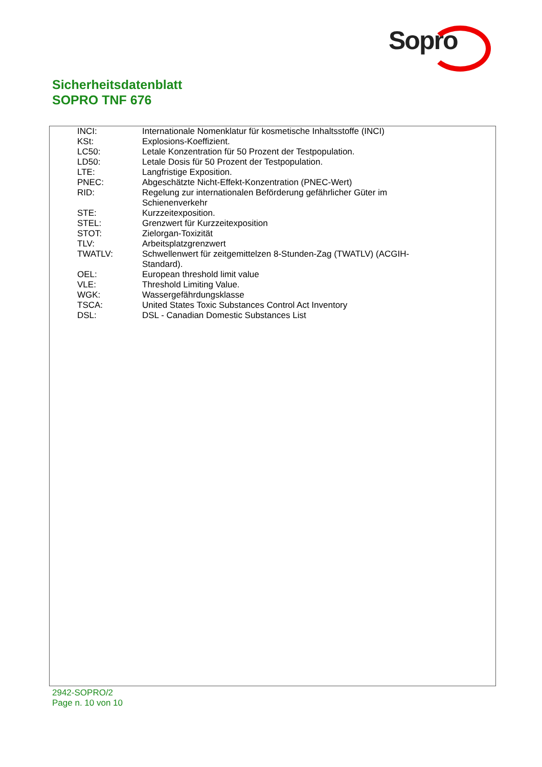Sopro
Sicherheitsdatenblatt
SOPRO TNF 676
| INCI: | Internationale Nomenklatur für kosmetische Inhaltsstoffe (INCI) |
| KSt: | Explosions-Koeffizient. |
| LC50: | Letale Konzentration für 50 Prozent der Testpopulation. |
| LD50: | Letale Dosis für 50 Prozent der Testpopulation. |
| LTE: | Langfristige Exposition. |
| PNEC: | Abgeschätzte Nicht-Effekt-Konzentration (PNEC-Wert) |
| RID: | Regelung zur internationalen Beförderung gefährlicher Güter im Schienenverkehr |
| STE: | Kurzzeitexposition. |
| STEL: | Grenzwert für Kurzzeitexposition |
| STOT: | Zielorgan-Toxizität |
| TLV: | Arbeitsplatzgrenzwert |
| TWATLV: | Schwellenwert für zeitgemittelzen 8-Stunden-Zag (TWATLV) (ACGIH- Standard). |
| OEL: | European threshold limit value |
| VLE: | Threshold Limiting Value. |
| WGK: | Wassergefährdungsklasse |
| TSCA: | United States Toxic Substances Control Act Inventory |
| DSL: | DSL - Canadian Domestic Substances List |
2942-SOPRO/2
Page n. 10 von 10